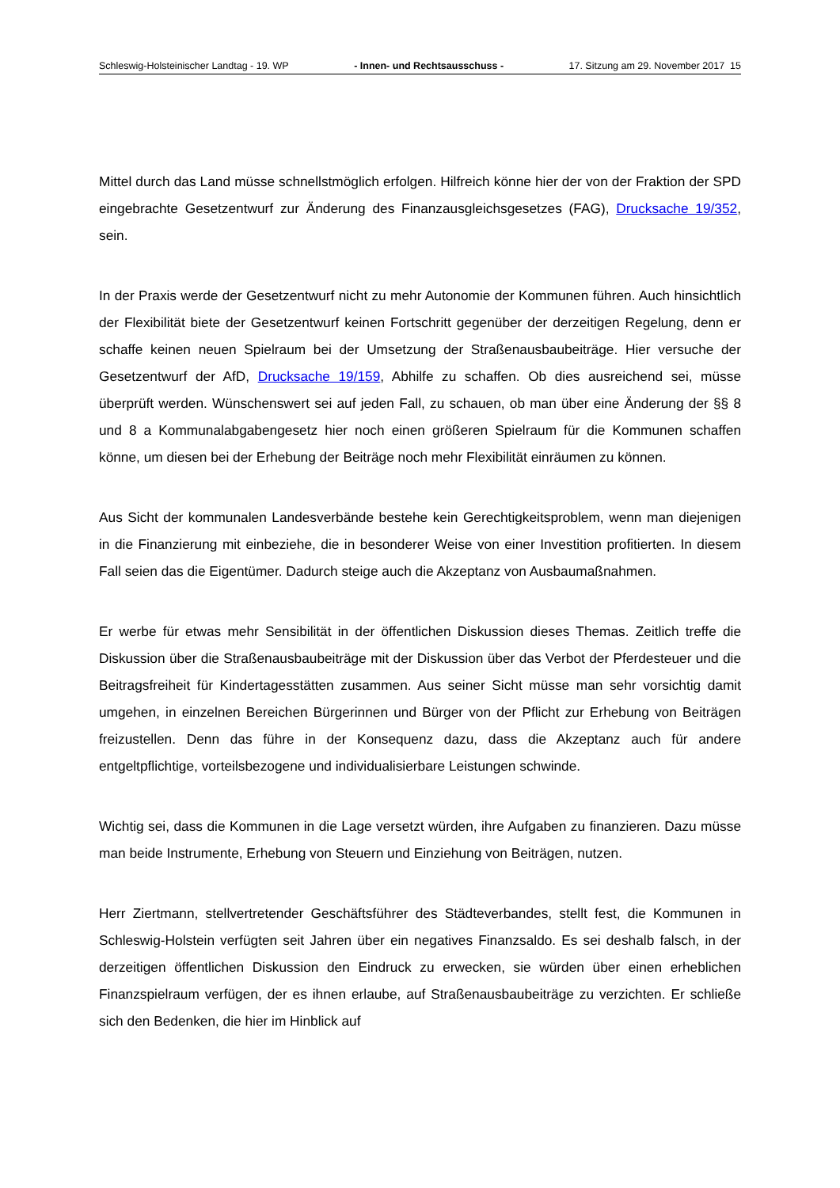Schleswig-Holsteinischer Landtag - 19. WP - Innen- und Rechtsausschuss - 17. Sitzung am 29. November 2017 15
Mittel durch das Land müsse schnellstmöglich erfolgen. Hilfreich könne hier der von der Fraktion der SPD eingebrachte Gesetzentwurf zur Änderung des Finanzausgleichsgesetzes (FAG), Drucksache 19/352, sein.
In der Praxis werde der Gesetzentwurf nicht zu mehr Autonomie der Kommunen führen. Auch hinsichtlich der Flexibilität biete der Gesetzentwurf keinen Fortschritt gegenüber der derzeitigen Regelung, denn er schaffe keinen neuen Spielraum bei der Umsetzung der Straßenausbaubeiträge. Hier versuche der Gesetzentwurf der AfD, Drucksache 19/159, Abhilfe zu schaffen. Ob dies ausreichend sei, müsse überprüft werden. Wünschenswert sei auf jeden Fall, zu schauen, ob man über eine Änderung der §§ 8 und 8 a Kommunalabgabengesetz hier noch einen größeren Spielraum für die Kommunen schaffen könne, um diesen bei der Erhebung der Beiträge noch mehr Flexibilität einräumen zu können.
Aus Sicht der kommunalen Landesverbände bestehe kein Gerechtigkeitsproblem, wenn man diejenigen in die Finanzierung mit einbeziehe, die in besonderer Weise von einer Investition profitierten. In diesem Fall seien das die Eigentümer. Dadurch steige auch die Akzeptanz von Ausbaumaßnahmen.
Er werbe für etwas mehr Sensibilität in der öffentlichen Diskussion dieses Themas. Zeitlich treffe die Diskussion über die Straßenausbaubeiträge mit der Diskussion über das Verbot der Pferdesteuer und die Beitragsfreiheit für Kindertagesstätten zusammen. Aus seiner Sicht müsse man sehr vorsichtig damit umgehen, in einzelnen Bereichen Bürgerinnen und Bürger von der Pflicht zur Erhebung von Beiträgen freizustellen. Denn das führe in der Konsequenz dazu, dass die Akzeptanz auch für andere entgeltpflichtige, vorteilsbezogene und individualisierbare Leistungen schwinde.
Wichtig sei, dass die Kommunen in die Lage versetzt würden, ihre Aufgaben zu finanzieren. Dazu müsse man beide Instrumente, Erhebung von Steuern und Einziehung von Beiträgen, nutzen.
Herr Ziertmann, stellvertretender Geschäftsführer des Städteverbandes, stellt fest, die Kommunen in Schleswig-Holstein verfügten seit Jahren über ein negatives Finanzsaldo. Es sei deshalb falsch, in der derzeitigen öffentlichen Diskussion den Eindruck zu erwecken, sie würden über einen erheblichen Finanzspielraum verfügen, der es ihnen erlaube, auf Straßenausbaubeiträge zu verzichten. Er schließe sich den Bedenken, die hier im Hinblick auf